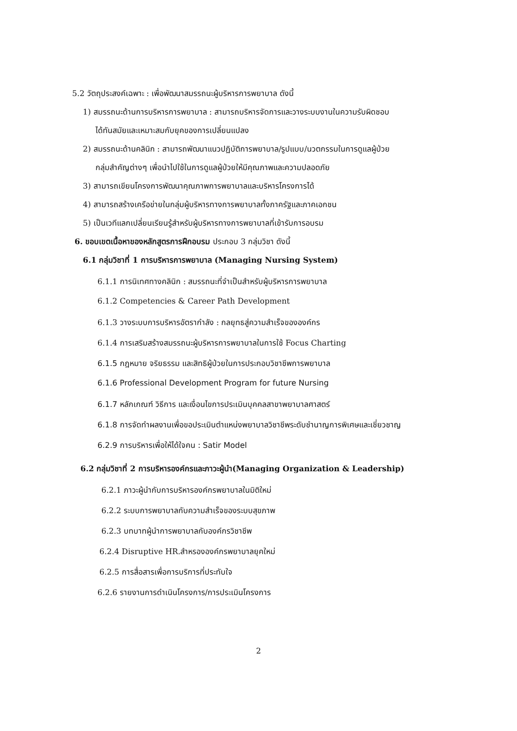5.2 วัตถุประสงค์เฉพาะ : เพื่อพัฒนาสมรรถนะผู้บริหารการพยาบาล ดังนี้
1) สมรรถนะด้านการบริหารการพยาบาล : สามารถบริหารจัดการและวางระบบงานในความรับผิดชอบ
ได้ทันสมัยและเหมาะสมกับยุคของการเปลี่ยนแปลง
2) สมรรถนะด้านคลินิก : สามารถพัฒนาแนวปฏิบัติการพยาบาล/รูปแบบ/นวตกรรมในการดูแลผู้ป่วย
กลุ่มสำคัญต่างๆ เพื่อนำไปใช้ในการดูแลผู้ป่วยให้มีคุณภาพและความปลอดภัย
3) สามารถเขียนโครงการพัฒนาคุณภาพการพยาบาลและบริหารโครงการได้
4) สามารถสร้างเครือข่ายในกลุ่มผู้บริหารทางการพยาบาลทั้งภาครัฐและภาคเอกชน
5) เป็นเวทีแลกเปลี่ยนเรียนรู้สำหรับผู้บริหารทางการพยาบาลที่เข้ารับการอบรม
6. ขอบเขตเนื้อหาของหลักสูตรการฝึกอบรม ประกอบ 3 กลุ่มวิชา ดังนี้
6.1 กลุ่มวิชาที่ 1 การบริหารการพยาบาล (Managing Nursing System)
6.1.1 การนิเทศทางคลินิก : สมรรถนะที่จำเป็นสำหรับผู้บริหารการพยาบาล
6.1.2 Competencies & Career Path Development
6.1.3 วางระบบการบริหารอัตรากำลัง : กลยุทธสู่ความสำเร็จขององค์กร
6.1.4 การเสริมสร้างสมรรถนะผู้บริหารการพยาบาลในการใช้ Focus Charting
6.1.5 กฎหมาย จริยธรรม และสิทธิผู้ป่วยในการประกอบวิชาชีพการพยาบาล
6.1.6 Professional Development Program for future Nursing
6.1.7 หลักเกณฑ์ วิธีการ และเงื่อนไขการประเมินบุคคลสาขาพยาบาลศาสตร์
6.1.8 การจัดทำผลงานเพื่อขอประเมินตำแหน่งพยาบาลวิชาชีพระดับชำนาญการพิเศษและเชี่ยวชาญ
6.2.9 การบริหารเพื่อให้ได้ใจคน : Satir Model
6.2 กลุ่มวิชาที่ 2 การบริหารองค์กรและภาวะผู้นำ(Managing Organization & Leadership)
6.2.1 ภาวะผู้นำกับการบริหารองค์กรพยาบาลในมิติใหม่
6.2.2 ระบบการพยาบาลกับความสำเร็จของระบบสุขภาพ
6.2.3 บทบาทผู้นำการพยาบาลกับองค์กรวิชาชีพ
6.2.4 Disruptive HR.สำหรององค์กรพยาบาลยุคใหม่
6.2.5 การสื่อสารเพื่อการบริการที่ประทับใจ
6.2.6 รายงานการดำเนินโครงการ/การประเมินโครงการ
2